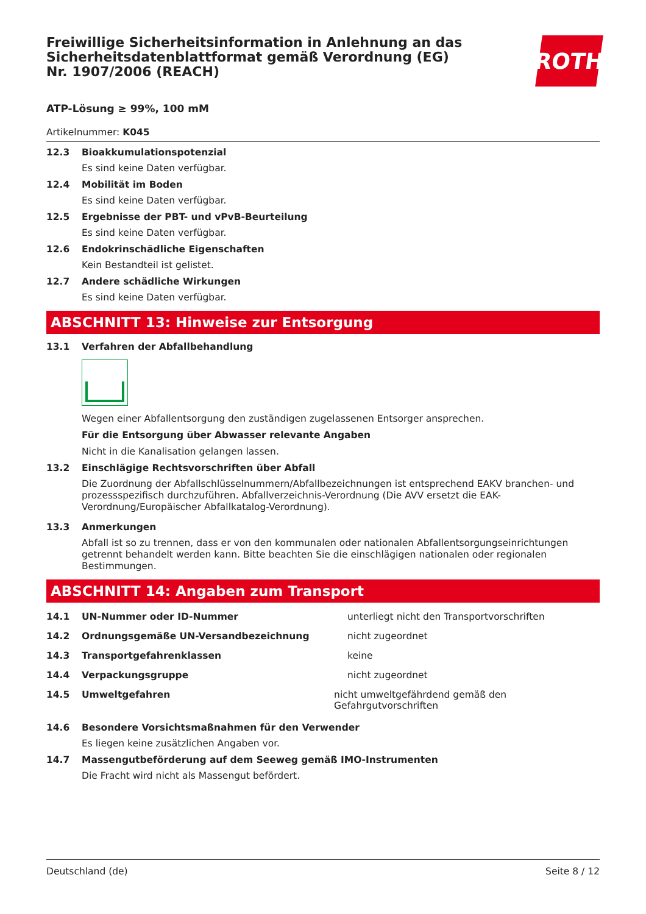Freiwillige Sicherheitsinformation in Anlehnung an das Sicherheitsdatenblattformat gemäß Verordnung (EG) Nr. 1907/2006 (REACH)
ROTH
ATP-Lösung ≥ 99%, 100 mM
Artikelnummer: K045
12.3 Bioakkumulationspotenzial
Es sind keine Daten verfügbar.
12.4 Mobilität im Boden
Es sind keine Daten verfügbar.
12.5 Ergebnisse der PBT- und vPvB-Beurteilung
Es sind keine Daten verfügbar.
12.6 Endokrinschädliche Eigenschaften
Kein Bestandteil ist gelistet.
12.7 Andere schädliche Wirkungen
Es sind keine Daten verfügbar.
ABSCHNITT 13: Hinweise zur Entsorgung
13.1 Verfahren der Abfallbehandlung
Wegen einer Abfallentsorgung den zuständigen zugelassenen Entsorger ansprechen.
Für die Entsorgung über Abwasser relevante Angaben
Nicht in die Kanalisation gelangen lassen.
13.2 Einschlägige Rechtsvorschriften über Abfall
Die Zuordnung der Abfallschlüsselnummern/Abfallbezeichnungen ist entsprechend EAKV branchen- und prozessspezifisch durchzuführen. Abfallverzeichnis-Verordnung (Die AVV ersetzt die EAK-Verordnung/Europäischer Abfallkatalog-Verordnung).
13.3 Anmerkungen
Abfall ist so zu trennen, dass er von den kommunalen oder nationalen Abfallentsorgungseinrichtungen getrennt behandelt werden kann. Bitte beachten Sie die einschlägigen nationalen oder regionalen Bestimmungen.
ABSCHNITT 14: Angaben zum Transport
14.1 UN-Nummer oder ID-Nummer unterliegt nicht den Transportvorschriften
14.2 Ordnungsgemäße UN-Versandbezeichnung nicht zugeordnet
14.3 Transportgefahrenklassen keine
14.4 Verpackungsgruppe nicht zugeordnet
14.5 Umweltgefahren nicht umweltgefährdend gemäß den Gefahrgutvorschriften
14.6 Besondere Vorsichtsmaßnahmen für den Verwender
Es liegen keine zusätzlichen Angaben vor.
14.7 Massengutbeförderung auf dem Seeweg gemäß IMO-Instrumenten
Die Fracht wird nicht als Massengut befördert.
Deutschland (de) Seite 8 / 12